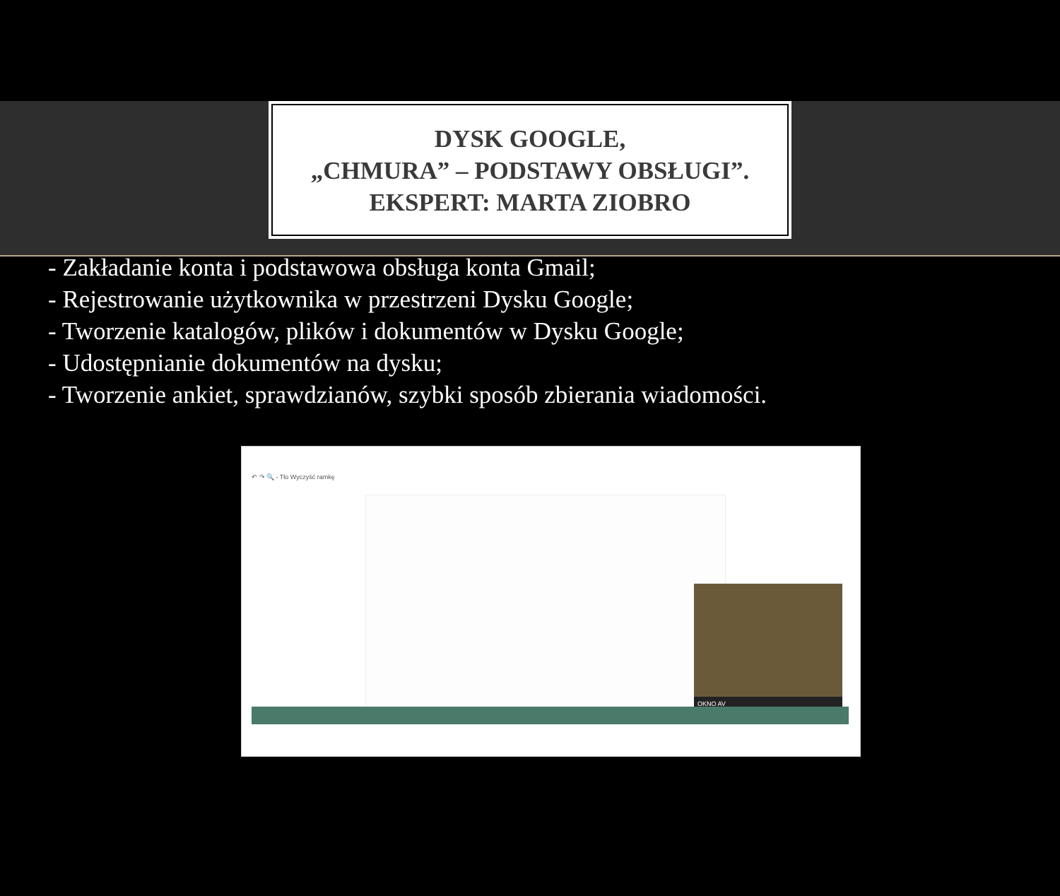DYSK GOOGLE,
„CHMURA” – PODSTAWY OBSŁUGI”.
EKSPERT: MARTA ZIOBRO
- Zakładanie konta i podstawowa obsługa konta Gmail;
- Rejestrowanie użytkownika w przestrzeni Dysku Google;
- Tworzenie katalogów, plików i dokumentów w Dysku Google;
- Udostępnianie dokumentów na dysku;
- Tworzenie ankiet, sprawdzianów, szybki sposób zbierania wiadomości.
↶ ↷ 🔍 - Tło Wyczyść ramkę
OKNO AV